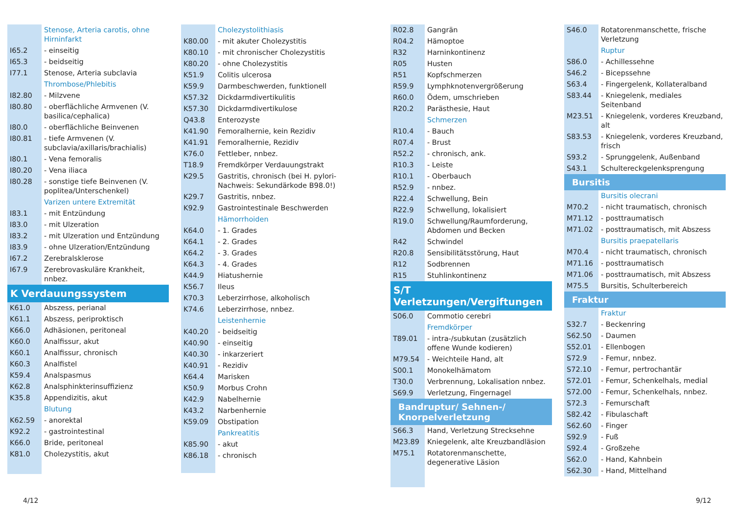| | Stenose, Arteria carotis, ohne Hirninfarkt |
| I65.2 | - einseitig |
| I65.3 | - beidseitig |
| I77.1 | Stenose, Arteria subclavia |
| | Thrombose/Phlebitis |
| I82.80 | - Milzvene |
| I80.80 | - oberflächliche Armvenen (V. basilica/cephalica) |
| I80.0 | - oberflächliche Beinvenen |
| I80.81 | - tiefe Armvenen (V. subclavia/axillaris/brachialis) |
| I80.1 | - Vena femoralis |
| I80.20 | - Vena iliaca |
| I80.28 | - sonstige tiefe Beinvenen (V. poplitea/Unterschenkel) |
| | Varizen untere Extremität |
| I83.1 | - mit Entzündung |
| I83.0 | - mit Ulzeration |
| I83.2 | - mit Ulzeration und Entzündung |
| I83.9 | - ohne Ulzeration/Entzündung |
| I67.2 | Zerebralsklerose |
| I67.9 | Zerebrovaskuläre Krankheit, nnbez. |
K Verdauungssystem
| K61.0 | Abszess, perianal |
| K61.1 | Abszess, periproktisch |
| K66.0 | Adhäsionen, peritoneal |
| K60.0 | Analfissur, akut |
| K60.1 | Analfissur, chronisch |
| K60.3 | Analfistel |
| K59.4 | Analspasmus |
| K62.8 | Analsphinkterinsuffizienz |
| K35.8 | Appendizitis, akut |
| | Blutung |
| K62.59 | - anorektal |
| K92.2 | - gastrointestinal |
| K66.0 | Bride, peritoneal |
| K81.0 | Cholezystitis, akut |
| | Cholezystolithiasis |
| K80.00 | - mit akuter Cholezystitis |
| K80.10 | - mit chronischer Cholezystitis |
| K80.20 | - ohne Cholezystitis |
| K51.9 | Colitis ulcerosa |
| K59.9 | Darmbeschwerden, funktionell |
| K57.32 | Dickdarmdivertikulitis |
| K57.30 | Dickdarmdivertikulose |
| Q43.8 | Enterozyste |
| K41.90 | Femoralhernie, kein Rezidiv |
| K41.91 | Femoralhernie, Rezidiv |
| K76.0 | Fettleber, nnbez. |
| T18.9 | Fremdkörper Verdauungstrakt |
| K29.5 | Gastritis, chronisch (bei H. pylori-Nachweis: Sekundärkode B98.0!) |
| K29.7 | Gastritis, nnbez. |
| K92.9 | Gastrointestinale Beschwerden |
| | Hämorrhoiden |
| K64.0 | - 1. Grades |
| K64.1 | - 2. Grades |
| K64.2 | - 3. Grades |
| K64.3 | - 4. Grades |
| K44.9 | Hiatushernie |
| K56.7 | Ileus |
| K70.3 | Leberzirrhose, alkoholisch |
| K74.6 | Leberzirrhose, nnbez. |
| | Leistenhernie |
| K40.20 | - beidseitig |
| K40.90 | - einseitig |
| K40.30 | - inkarzeriert |
| K40.91 | - Rezidiv |
| K64.4 | Marisken |
| K50.9 | Morbus Crohn |
| K42.9 | Nabelhernie |
| K43.2 | Narbenhernie |
| K59.09 | Obstipation |
| | Pankreatitis |
| K85.90 | - akut |
| K86.18 | - chronisch |
| R02.8 | Gangrän |
| R04.2 | Hämoptoe |
| R32 | Harninkontinenz |
| R05 | Husten |
| R51 | Kopfschmerzen |
| R59.9 | Lymphknotenvergrößerung |
| R60.0 | Ödem, umschrieben |
| R20.2 | Parästhesie, Haut |
| | Schmerzen |
| R10.4 | - Bauch |
| R07.4 | - Brust |
| R52.2 | - chronisch, ank. |
| R10.3 | - Leiste |
| R10.1 | - Oberbauch |
| R52.9 | - nnbez. |
| R22.4 | Schwellung, Bein |
| R22.9 | Schwellung, lokalisiert |
| R19.0 | Schwellung/Raumforderung, Abdomen und Becken |
| R42 | Schwindel |
| R20.8 | Sensibilitätsstörung, Haut |
| R12 | Sodbrennen |
| R15 | Stuhlinkontinenz |
S/T Verletzungen/Vergiftungen
| S06.0 | Commotio cerebri |
| | Fremdkörper |
| T89.01 | - intra-/subkutan (zusätzlich offene Wunde kodieren) |
| M79.54 | - Weichteile Hand, alt |
| S00.1 | Monokelhämatom |
| T30.0 | Verbrennung, Lokalisation nnbez. |
| S69.9 | Verletzung, Fingernagel |
Bandruptur/ Sehnen-/
Knorpelverletzung
| S66.3 | Hand, Verletzung Strecksehne |
| M23.89 | Kniegelenk, alte Kreuzbandläsion |
| M75.1 | Rotatorenmanschette, degenerative Läsion |
| S46.0 | Rotatorenmanschette, frische Verletzung |
| | Ruptur |
| S86.0 | - Achillessehne |
| S46.2 | - Bicepssehne |
| S63.4 | - Fingergelenk, Kollateralband |
| S83.44 | - Kniegelenk, mediales Seitenband |
| M23.51 | - Kniegelenk, vorderes Kreuzband, alt |
| S83.53 | - Kniegelenk, vorderes Kreuzband, frisch |
| S93.2 | - Sprunggelenk, Außenband |
| S43.1 | Schultereckgelenksprengung |
Bursitis
| | Bursitis olecrani |
| M70.2 | - nicht traumatisch, chronisch |
| M71.12 | - posttraumatisch |
| M71.02 | - posttraumatisch, mit Abszess |
| | Bursitis praepatellaris |
| M70.4 | - nicht traumatisch, chronisch |
| M71.16 | - posttraumatisch |
| M71.06 | - posttraumatisch, mit Abszess |
| M75.5 | Bursitis, Schulterbereich |
Fraktur
| | Fraktur |
| S32.7 | - Beckenring |
| S62.50 | - Daumen |
| S52.01 | - Ellenbogen |
| S72.9 | - Femur, nnbez. |
| S72.10 | - Femur, pertrochantär |
| S72.01 | - Femur, Schenkelhals, medial |
| S72.00 | - Femur, Schenkelhals, nnbez. |
| S72.3 | - Femurschaft |
| S82.42 | - Fibulaschaft |
| S62.60 | - Finger |
| S92.9 | - Fuß |
| S92.4 | - Großzehe |
| S62.0 | - Hand, Kahnbein |
| S62.30 | - Hand, Mittelhand |
4/12 9/12